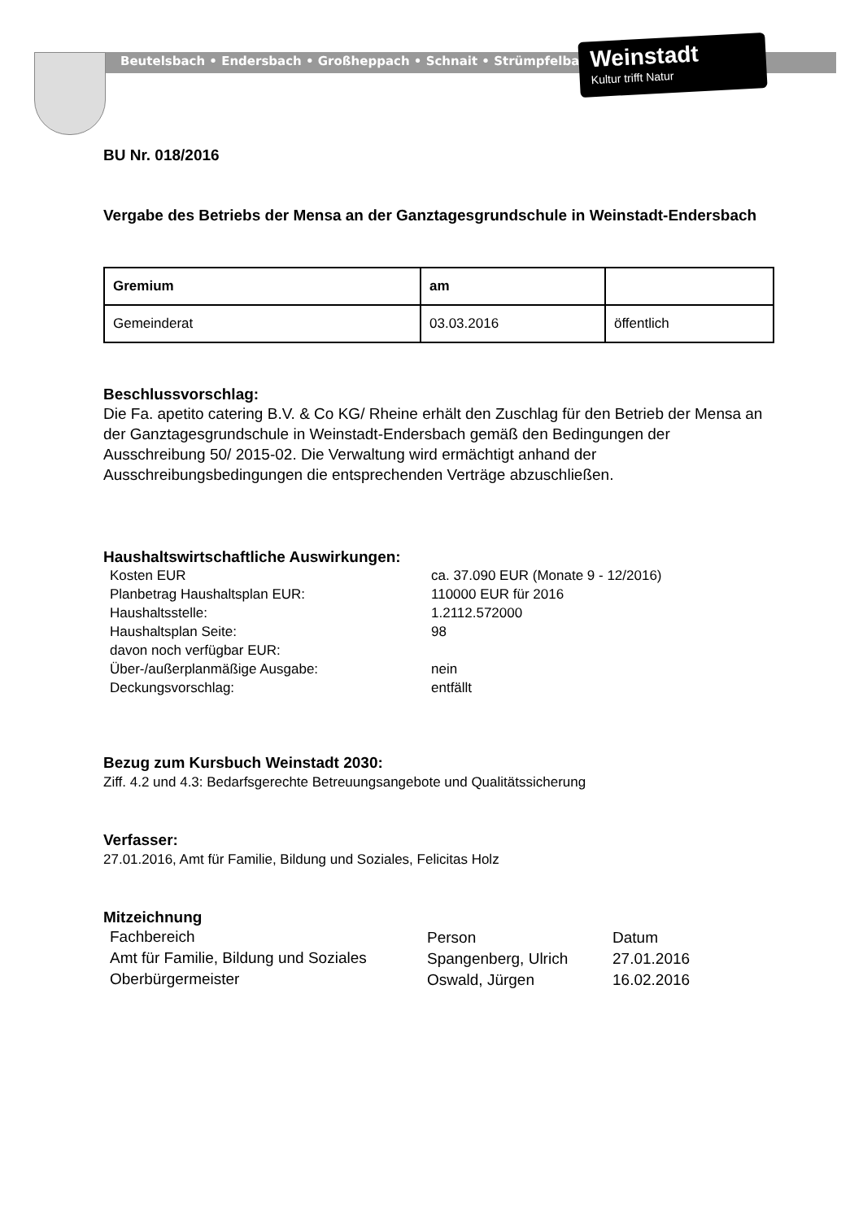Beutelsbach • Endersbach • Großheppach • Schnait • Strümpfelbach
Weinstadt
Kultur trifft Natur
BU Nr. 018/2016
Vergabe des Betriebs der Mensa an der Ganztagesgrundschule in Weinstadt-Endersbach
| Gremium | am | |
| --- | --- | --- |
| Gemeinderat | 03.03.2016 | öffentlich |
Beschlussvorschlag:
Die Fa. apetito catering B.V. & Co KG/ Rheine erhält den Zuschlag für den Betrieb der Mensa an der Ganztagesgrundschule in Weinstadt-Endersbach gemäß den Bedingungen der Ausschreibung 50/ 2015-02. Die Verwaltung wird ermächtigt anhand der Ausschreibungsbedingungen die entsprechenden Verträge abzuschließen.
Haushaltswirtschaftliche Auswirkungen:
| Kosten EUR | ca. 37.090 EUR (Monate 9 - 12/2016) |
| Planbetrag Haushaltsplan EUR: | 110000 EUR für 2016 |
| Haushaltsstelle: | 1.2112.572000 |
| Haushaltsplan Seite: | 98 |
| davon noch verfügbar EUR: | |
| Über-/außerplanmäßige Ausgabe: | nein |
| Deckungsvorschlag: | entfällt |
Bezug zum Kursbuch Weinstadt 2030:
Ziff. 4.2 und 4.3: Bedarfsgerechte Betreuungsangebote und Qualitätssicherung
Verfasser:
27.01.2016, Amt für Familie, Bildung und Soziales, Felicitas Holz
Mitzeichnung
| Fachbereich | Person | Datum |
| Amt für Familie, Bildung und Soziales | Spangenberg, Ulrich | 27.01.2016 |
| Oberbürgermeister | Oswald, Jürgen | 16.02.2016 |